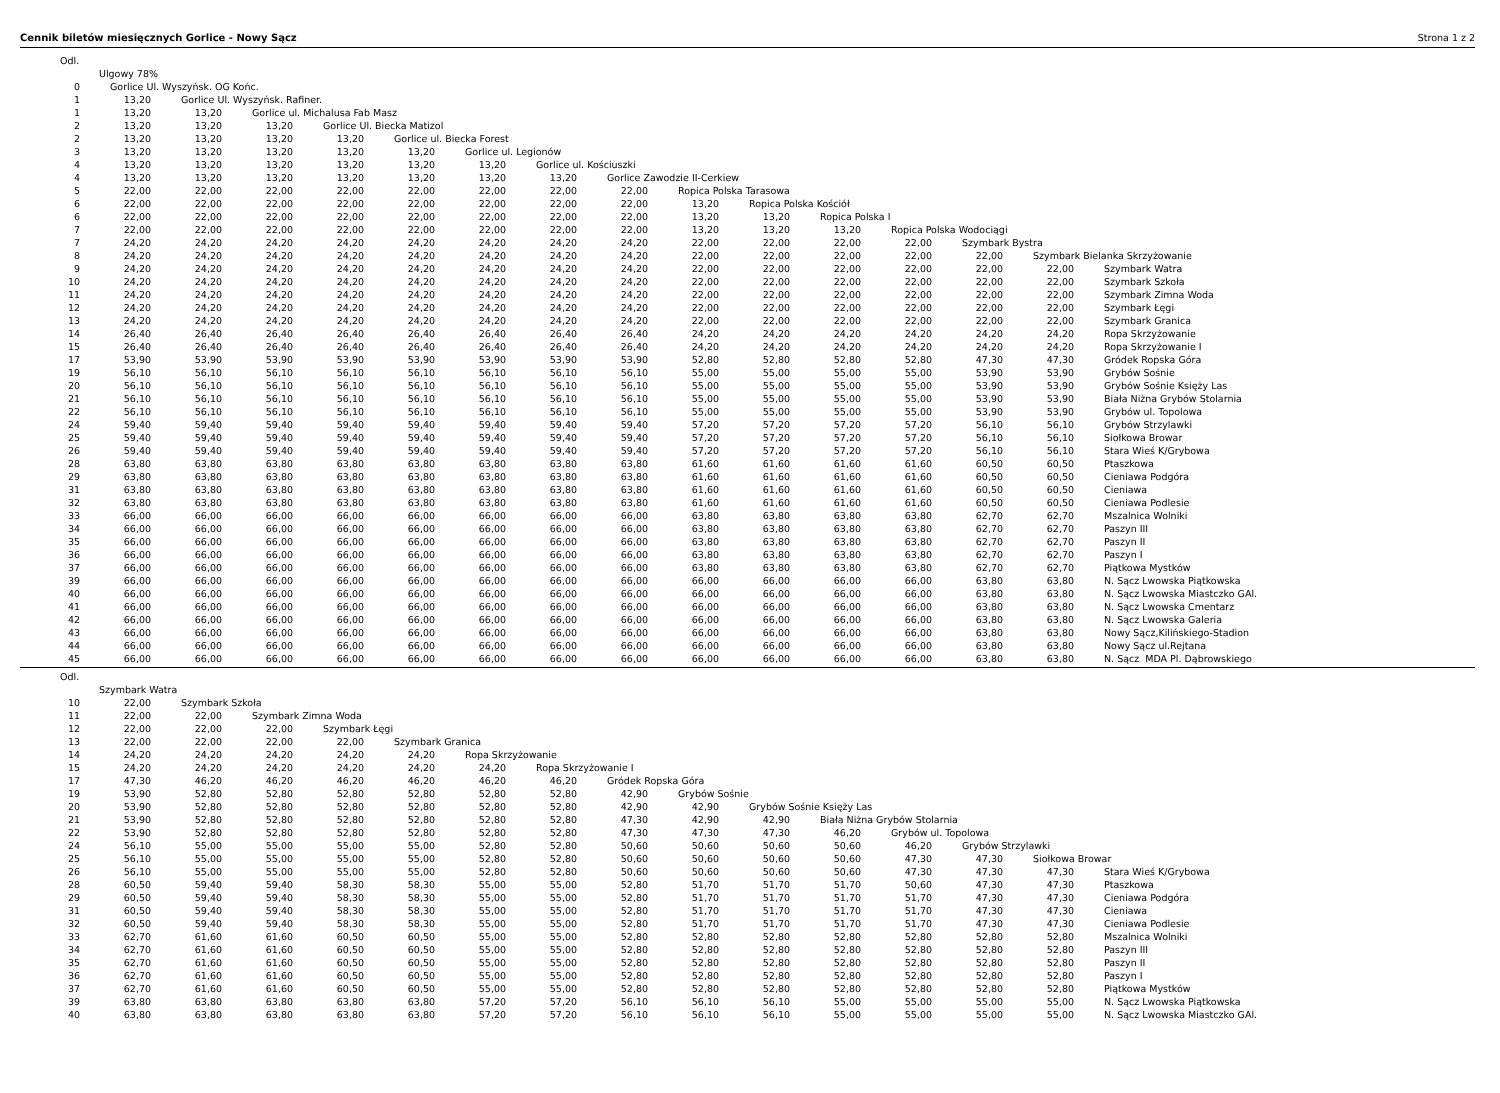Cennik biletów miesięcznych Gorlice - Nowy Sącz Strona 1 z 2
| Odl. | | | | | | | | | | | | | | | |
| | Ulgowy 78% | | | | | | | | | | | | | | |
| 0 | Gorlice Ul. Wyszyńsk. OG Końc. | | | | | | | | | | | | | | |
| 1 | 13,20 | Gorlice Ul. Wyszyńsk. Rafiner. | | | | | | | | | | | | | |
| 1 | 13,20 | 13,20 | Gorlice ul. Michalusa Fab Masz | | | | | | | | | | | | |
| 2 | 13,20 | 13,20 | 13,20 | Gorlice Ul. Biecka Matizol | | | | | | | | | | | |
| 2 | 13,20 | 13,20 | 13,20 | 13,20 | Gorlice ul. Biecka Forest | | | | | | | | | | |
| 3 | 13,20 | 13,20 | 13,20 | 13,20 | 13,20 | Gorlice ul. Legionów | | | | | | | | | |
| 4 | 13,20 | 13,20 | 13,20 | 13,20 | 13,20 | 13,20 | Gorlice ul. Kościuszki | | | | | | | | |
| 4 | 13,20 | 13,20 | 13,20 | 13,20 | 13,20 | 13,20 | 13,20 | Gorlice Zawodzie II-Cerkiew | | | | | | | |
| 5 | 22,00 | 22,00 | 22,00 | 22,00 | 22,00 | 22,00 | 22,00 | 22,00 | Ropica Polska Tarasowa | | | | | | |
| 6 | 22,00 | 22,00 | 22,00 | 22,00 | 22,00 | 22,00 | 22,00 | 22,00 | 13,20 | Ropica Polska Kościół | | | | | |
| 6 | 22,00 | 22,00 | 22,00 | 22,00 | 22,00 | 22,00 | 22,00 | 22,00 | 13,20 | 13,20 | Ropica Polska I | | | | |
| 7 | 22,00 | 22,00 | 22,00 | 22,00 | 22,00 | 22,00 | 22,00 | 22,00 | 13,20 | 13,20 | 13,20 | Ropica Polska Wodociągi | | | |
| 7 | 24,20 | 24,20 | 24,20 | 24,20 | 24,20 | 24,20 | 24,20 | 24,20 | 22,00 | 22,00 | 22,00 | 22,00 | Szymbark Bystra | | |
| 8 | 24,20 | 24,20 | 24,20 | 24,20 | 24,20 | 24,20 | 24,20 | 24,20 | 22,00 | 22,00 | 22,00 | 22,00 | 22,00 | Szymbark Bielanka Skrzyżowanie | |
| 9 | 24,20 | 24,20 | 24,20 | 24,20 | 24,20 | 24,20 | 24,20 | 24,20 | 22,00 | 22,00 | 22,00 | 22,00 | 22,00 | 22,00 | Szymbark Watra |
| 10 | 24,20 | 24,20 | 24,20 | 24,20 | 24,20 | 24,20 | 24,20 | 24,20 | 22,00 | 22,00 | 22,00 | 22,00 | 22,00 | 22,00 | Szymbark Szkoła |
| 11 | 24,20 | 24,20 | 24,20 | 24,20 | 24,20 | 24,20 | 24,20 | 24,20 | 22,00 | 22,00 | 22,00 | 22,00 | 22,00 | 22,00 | Szymbark Zimna Woda |
| 12 | 24,20 | 24,20 | 24,20 | 24,20 | 24,20 | 24,20 | 24,20 | 24,20 | 22,00 | 22,00 | 22,00 | 22,00 | 22,00 | 22,00 | Szymbark Łęgi |
| 13 | 24,20 | 24,20 | 24,20 | 24,20 | 24,20 | 24,20 | 24,20 | 24,20 | 22,00 | 22,00 | 22,00 | 22,00 | 22,00 | 22,00 | Szymbark Granica |
| 14 | 26,40 | 26,40 | 26,40 | 26,40 | 26,40 | 26,40 | 26,40 | 26,40 | 24,20 | 24,20 | 24,20 | 24,20 | 24,20 | 24,20 | Ropa Skrzyżowanie |
| 15 | 26,40 | 26,40 | 26,40 | 26,40 | 26,40 | 26,40 | 26,40 | 26,40 | 24,20 | 24,20 | 24,20 | 24,20 | 24,20 | 24,20 | Ropa Skrzyżowanie I |
| 17 | 53,90 | 53,90 | 53,90 | 53,90 | 53,90 | 53,90 | 53,90 | 53,90 | 52,80 | 52,80 | 52,80 | 52,80 | 47,30 | 47,30 | Gródek Ropska Góra |
| 19 | 56,10 | 56,10 | 56,10 | 56,10 | 56,10 | 56,10 | 56,10 | 56,10 | 55,00 | 55,00 | 55,00 | 55,00 | 53,90 | 53,90 | Grybów Sośnie |
| 20 | 56,10 | 56,10 | 56,10 | 56,10 | 56,10 | 56,10 | 56,10 | 56,10 | 55,00 | 55,00 | 55,00 | 55,00 | 53,90 | 53,90 | Grybów Sośnie Księży Las |
| 21 | 56,10 | 56,10 | 56,10 | 56,10 | 56,10 | 56,10 | 56,10 | 56,10 | 55,00 | 55,00 | 55,00 | 55,00 | 53,90 | 53,90 | Biała Niżna Grybów Stolarnia |
| 22 | 56,10 | 56,10 | 56,10 | 56,10 | 56,10 | 56,10 | 56,10 | 56,10 | 55,00 | 55,00 | 55,00 | 55,00 | 53,90 | 53,90 | Grybów ul. Topolowa |
| 24 | 59,40 | 59,40 | 59,40 | 59,40 | 59,40 | 59,40 | 59,40 | 59,40 | 57,20 | 57,20 | 57,20 | 57,20 | 56,10 | 56,10 | Grybów Strzylawki |
| 25 | 59,40 | 59,40 | 59,40 | 59,40 | 59,40 | 59,40 | 59,40 | 59,40 | 57,20 | 57,20 | 57,20 | 57,20 | 56,10 | 56,10 | Siołkowa Browar |
| 26 | 59,40 | 59,40 | 59,40 | 59,40 | 59,40 | 59,40 | 59,40 | 59,40 | 57,20 | 57,20 | 57,20 | 57,20 | 56,10 | 56,10 | Stara Wieś K/Grybowa |
| 28 | 63,80 | 63,80 | 63,80 | 63,80 | 63,80 | 63,80 | 63,80 | 63,80 | 61,60 | 61,60 | 61,60 | 61,60 | 60,50 | 60,50 | Ptaszkowa |
| 29 | 63,80 | 63,80 | 63,80 | 63,80 | 63,80 | 63,80 | 63,80 | 63,80 | 61,60 | 61,60 | 61,60 | 61,60 | 60,50 | 60,50 | Cieniawa Podgóra |
| 31 | 63,80 | 63,80 | 63,80 | 63,80 | 63,80 | 63,80 | 63,80 | 63,80 | 61,60 | 61,60 | 61,60 | 61,60 | 60,50 | 60,50 | Cieniawa |
| 32 | 63,80 | 63,80 | 63,80 | 63,80 | 63,80 | 63,80 | 63,80 | 63,80 | 61,60 | 61,60 | 61,60 | 61,60 | 60,50 | 60,50 | Cieniawa Podlesie |
| 33 | 66,00 | 66,00 | 66,00 | 66,00 | 66,00 | 66,00 | 66,00 | 66,00 | 63,80 | 63,80 | 63,80 | 63,80 | 62,70 | 62,70 | Mszalnica Wolniki |
| 34 | 66,00 | 66,00 | 66,00 | 66,00 | 66,00 | 66,00 | 66,00 | 66,00 | 63,80 | 63,80 | 63,80 | 63,80 | 62,70 | 62,70 | Paszyn III |
| 35 | 66,00 | 66,00 | 66,00 | 66,00 | 66,00 | 66,00 | 66,00 | 66,00 | 63,80 | 63,80 | 63,80 | 63,80 | 62,70 | 62,70 | Paszyn II |
| 36 | 66,00 | 66,00 | 66,00 | 66,00 | 66,00 | 66,00 | 66,00 | 66,00 | 63,80 | 63,80 | 63,80 | 63,80 | 62,70 | 62,70 | Paszyn I |
| 37 | 66,00 | 66,00 | 66,00 | 66,00 | 66,00 | 66,00 | 66,00 | 66,00 | 63,80 | 63,80 | 63,80 | 63,80 | 62,70 | 62,70 | Piątkowa Mystków |
| 39 | 66,00 | 66,00 | 66,00 | 66,00 | 66,00 | 66,00 | 66,00 | 66,00 | 66,00 | 66,00 | 66,00 | 66,00 | 63,80 | 63,80 | N. Sącz Lwowska Piątkowska |
| 40 | 66,00 | 66,00 | 66,00 | 66,00 | 66,00 | 66,00 | 66,00 | 66,00 | 66,00 | 66,00 | 66,00 | 66,00 | 63,80 | 63,80 | N. Sącz Lwowska Miastczko GAl. |
| 41 | 66,00 | 66,00 | 66,00 | 66,00 | 66,00 | 66,00 | 66,00 | 66,00 | 66,00 | 66,00 | 66,00 | 66,00 | 63,80 | 63,80 | N. Sącz Lwowska Cmentarz |
| 42 | 66,00 | 66,00 | 66,00 | 66,00 | 66,00 | 66,00 | 66,00 | 66,00 | 66,00 | 66,00 | 66,00 | 66,00 | 63,80 | 63,80 | N. Sącz Lwowska Galeria |
| 43 | 66,00 | 66,00 | 66,00 | 66,00 | 66,00 | 66,00 | 66,00 | 66,00 | 66,00 | 66,00 | 66,00 | 66,00 | 63,80 | 63,80 | Nowy Sącz,Kilińskiego-Stadion |
| 44 | 66,00 | 66,00 | 66,00 | 66,00 | 66,00 | 66,00 | 66,00 | 66,00 | 66,00 | 66,00 | 66,00 | 66,00 | 63,80 | 63,80 | Nowy Sącz ul.Rejtana |
| 45 | 66,00 | 66,00 | 66,00 | 66,00 | 66,00 | 66,00 | 66,00 | 66,00 | 66,00 | 66,00 | 66,00 | 66,00 | 63,80 | 63,80 | N. Sącz MDA Pl. Dąbrowskiego |
| Odl. | | | | | | | | | | | | | | | |
| | Szymbark Watra | | | | | | | | | | | | | | |
| 10 | 22,00 | Szymbark Szkoła | | | | | | | | | | | | | |
| 11 | 22,00 | 22,00 | Szymbark Zimna Woda | | | | | | | | | | | | |
| 12 | 22,00 | 22,00 | 22,00 | Szymbark Łęgi | | | | | | | | | | | |
| 13 | 22,00 | 22,00 | 22,00 | 22,00 | Szymbark Granica | | | | | | | | | | |
| 14 | 24,20 | 24,20 | 24,20 | 24,20 | 24,20 | Ropa Skrzyżowanie | | | | | | | | | |
| 15 | 24,20 | 24,20 | 24,20 | 24,20 | 24,20 | 24,20 | Ropa Skrzyżowanie I | | | | | | | | |
| 17 | 47,30 | 46,20 | 46,20 | 46,20 | 46,20 | 46,20 | 46,20 | Gródek Ropska Góra | | | | | | | |
| 19 | 53,90 | 52,80 | 52,80 | 52,80 | 52,80 | 52,80 | 52,80 | 42,90 | Grybów Sośnie | | | | | | |
| 20 | 53,90 | 52,80 | 52,80 | 52,80 | 52,80 | 52,80 | 52,80 | 42,90 | 42,90 | Grybów Sośnie Księży Las | | | | | |
| 21 | 53,90 | 52,80 | 52,80 | 52,80 | 52,80 | 52,80 | 52,80 | 47,30 | 42,90 | 42,90 | Biała Niżna Grybów Stolarnia | | | | |
| 22 | 53,90 | 52,80 | 52,80 | 52,80 | 52,80 | 52,80 | 52,80 | 47,30 | 47,30 | 47,30 | 46,20 | Grybów ul. Topolowa | | | |
| 24 | 56,10 | 55,00 | 55,00 | 55,00 | 55,00 | 52,80 | 52,80 | 50,60 | 50,60 | 50,60 | 50,60 | 46,20 | Grybów Strzylawki | | |
| 25 | 56,10 | 55,00 | 55,00 | 55,00 | 55,00 | 52,80 | 52,80 | 50,60 | 50,60 | 50,60 | 50,60 | 47,30 | 47,30 | Siołkowa Browar | |
| 26 | 56,10 | 55,00 | 55,00 | 55,00 | 55,00 | 52,80 | 52,80 | 50,60 | 50,60 | 50,60 | 50,60 | 47,30 | 47,30 | 47,30 | Stara Wieś K/Grybowa |
| 28 | 60,50 | 59,40 | 59,40 | 58,30 | 58,30 | 55,00 | 55,00 | 52,80 | 51,70 | 51,70 | 51,70 | 50,60 | 47,30 | 47,30 | Ptaszkowa |
| 29 | 60,50 | 59,40 | 59,40 | 58,30 | 58,30 | 55,00 | 55,00 | 52,80 | 51,70 | 51,70 | 51,70 | 51,70 | 47,30 | 47,30 | Cieniawa Podgóra |
| 31 | 60,50 | 59,40 | 59,40 | 58,30 | 58,30 | 55,00 | 55,00 | 52,80 | 51,70 | 51,70 | 51,70 | 51,70 | 47,30 | 47,30 | Cieniawa |
| 32 | 60,50 | 59,40 | 59,40 | 58,30 | 58,30 | 55,00 | 55,00 | 52,80 | 51,70 | 51,70 | 51,70 | 51,70 | 47,30 | 47,30 | Cieniawa Podlesie |
| 33 | 62,70 | 61,60 | 61,60 | 60,50 | 60,50 | 55,00 | 55,00 | 52,80 | 52,80 | 52,80 | 52,80 | 52,80 | 52,80 | 52,80 | Mszalnica Wolniki |
| 34 | 62,70 | 61,60 | 61,60 | 60,50 | 60,50 | 55,00 | 55,00 | 52,80 | 52,80 | 52,80 | 52,80 | 52,80 | 52,80 | 52,80 | Paszyn III |
| 35 | 62,70 | 61,60 | 61,60 | 60,50 | 60,50 | 55,00 | 55,00 | 52,80 | 52,80 | 52,80 | 52,80 | 52,80 | 52,80 | 52,80 | Paszyn II |
| 36 | 62,70 | 61,60 | 61,60 | 60,50 | 60,50 | 55,00 | 55,00 | 52,80 | 52,80 | 52,80 | 52,80 | 52,80 | 52,80 | 52,80 | Paszyn I |
| 37 | 62,70 | 61,60 | 61,60 | 60,50 | 60,50 | 55,00 | 55,00 | 52,80 | 52,80 | 52,80 | 52,80 | 52,80 | 52,80 | 52,80 | Piątkowa Mystków |
| 39 | 63,80 | 63,80 | 63,80 | 63,80 | 63,80 | 57,20 | 57,20 | 56,10 | 56,10 | 56,10 | 55,00 | 55,00 | 55,00 | 55,00 | N. Sącz Lwowska Piątkowska |
| 40 | 63,80 | 63,80 | 63,80 | 63,80 | 63,80 | 57,20 | 57,20 | 56,10 | 56,10 | 56,10 | 55,00 | 55,00 | 55,00 | 55,00 | N. Sącz Lwowska Miastczko GAl. |